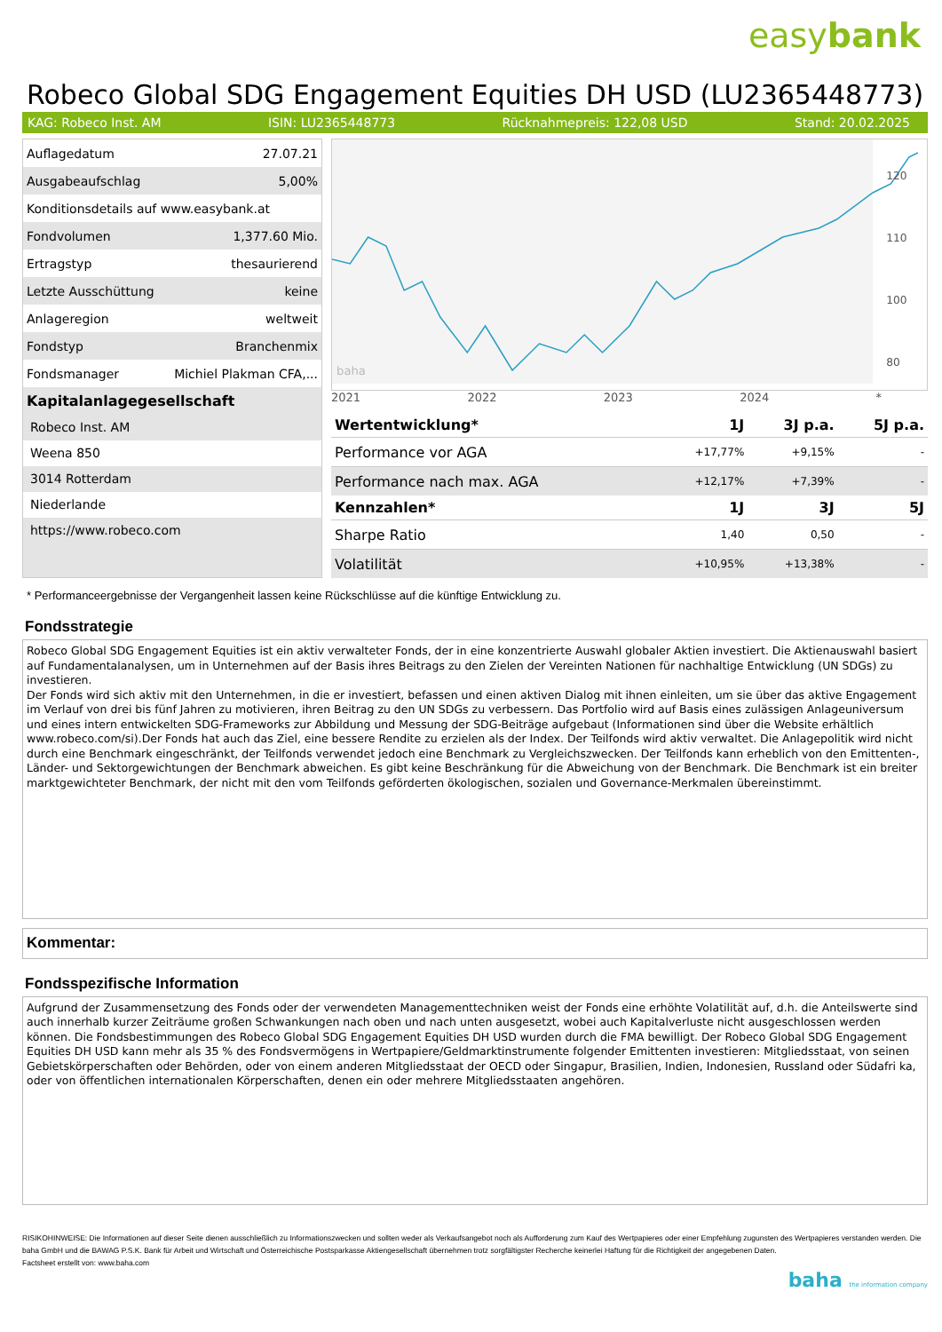easybank
Robeco Global SDG Engagement Equities DH USD (LU2365448773)
KAG: Robeco Inst. AM ISIN: LU2365448773 Rücknahmepreis: 122,08 USD Stand: 20.02.2025
| Auflagedatum | 27.07.21 |
| Ausgabeaufschlag | 5,00% |
| Konditionsdetails auf www.easybank.at | |
| Fondvolumen | 1,377.60 Mio. |
| Ertragstyp | thesaurierend |
| Letzte Ausschüttung | keine |
| Anlageregion | weltweit |
| Fondstyp | Branchenmix |
| Fondsmanager | Michiel Plakman CFA,... |
| Kapitalanlagegesellschaft | |
Robeco Inst. AM
Weena 850
3014 Rotterdam
Niederlande
https://www.robeco.com
120
110
100
80
baha
2021 2022 2023 2024 *
| Wertentwicklung* | 1J | 3J p.a. | 5J p.a. |
| --- | --- | --- | --- |
| Performance vor AGA | +17,77% | +9,15% | - |
| Performance nach max. AGA | +12,17% | +7,39% | - |
| Kennzahlen* | 1J | 3J | 5J |
| Sharpe Ratio | 1,40 | 0,50 | - |
| Volatilität | +10,95% | +13,38% | - |
* Performanceergebnisse der Vergangenheit lassen keine Rückschlüsse auf die künftige Entwicklung zu.
Fondsstrategie
Robeco Global SDG Engagement Equities ist ein aktiv verwalteter Fonds, der in eine konzentrierte Auswahl globaler Aktien investiert. Die Aktienauswahl basiert auf Fundamentalanalysen, um in Unternehmen auf der Basis ihres Beitrags zu den Zielen der Vereinten Nationen für nachhaltige Entwicklung (UN SDGs) zu investieren.
Der Fonds wird sich aktiv mit den Unternehmen, in die er investiert, befassen und einen aktiven Dialog mit ihnen einleiten, um sie über das aktive Engagement im Verlauf von drei bis fünf Jahren zu motivieren, ihren Beitrag zu den UN SDGs zu verbessern. Das Portfolio wird auf Basis eines zulässigen Anlageuniversum und eines intern entwickelten SDG-Frameworks zur Abbildung und Messung der SDG-Beiträge aufgebaut (Informationen sind über die Website erhältlich www.robeco.com/si).Der Fonds hat auch das Ziel, eine bessere Rendite zu erzielen als der Index. Der Teilfonds wird aktiv verwaltet. Die Anlagepolitik wird nicht durch eine Benchmark eingeschränkt, der Teilfonds verwendet jedoch eine Benchmark zu Vergleichszwecken. Der Teilfonds kann erheblich von den Emittenten-, Länder- und Sektorgewichtungen der Benchmark abweichen. Es gibt keine Beschränkung für die Abweichung von der Benchmark. Die Benchmark ist ein breiter marktgewichteter Benchmark, der nicht mit den vom Teilfonds geförderten ökologischen, sozialen und Governance-Merkmalen übereinstimmt.
Kommentar:
Fondsspezifische Information
Aufgrund der Zusammensetzung des Fonds oder der verwendeten Managementtechniken weist der Fonds eine erhöhte Volatilität auf, d.h. die Anteilswerte sind auch innerhalb kurzer Zeiträume großen Schwankungen nach oben und nach unten ausgesetzt, wobei auch Kapitalverluste nicht ausgeschlossen werden können. Die Fondsbestimmungen des Robeco Global SDG Engagement Equities DH USD wurden durch die FMA bewilligt. Der Robeco Global SDG Engagement Equities DH USD kann mehr als 35 % des Fondsvermögens in Wertpapiere/Geldmarktinstrumente folgender Emittenten investieren: Mitgliedsstaat, von seinen Gebietskörperschaften oder Behörden, oder von einem anderen Mitgliedsstaat der OECD oder Singapur, Brasilien, Indien, Indonesien, Russland oder Südafri ka, oder von öffentlichen internationalen Körperschaften, denen ein oder mehrere Mitgliedsstaaten angehören.
RISIKOHINWEISE: Die Informationen auf dieser Seite dienen ausschließlich zu Informationszwecken und sollten weder als Verkaufsangebot noch als Aufforderung zum Kauf des Wertpapieres oder einer Empfehlung zugunsten des Wertpapieres verstanden werden. Die baha GmbH und die BAWAG P.S.K. Bank für Arbeit und Wirtschaft und Österreichische Postsparkasse Aktiengesellschaft übernehmen trotz sorgfältigster Recherche keinerlei Haftung für die Richtigkeit der angegebenen Daten.
Factsheet erstellt von: www.baha.com
baha the information company